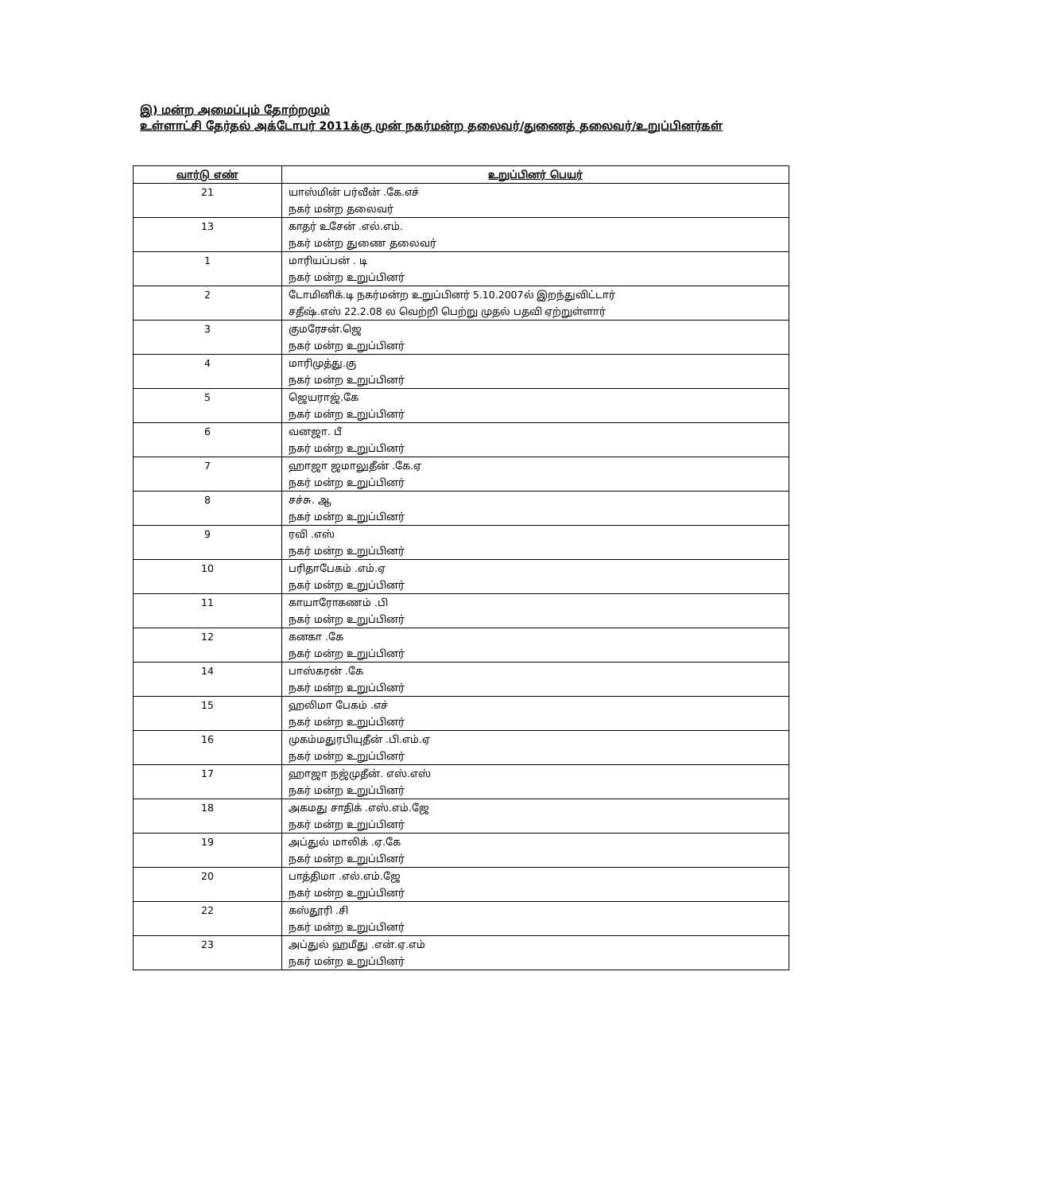இ) மன்ற அமைப்பும் தோற்றமும்
உள்ளாட்சி தேர்தல் அக்டோபர் 2011க்கு முன் நகர்மன்ற தலைவர்/துணைத் தலைவர்/உறுப்பினர்கள்
| வார்டு எண் | உறுப்பினர் பெயர் |
| --- | --- |
| 21 | யாஸ்மின் பர்வீன் .கே.எச் நகர் மன்ற தலைவர் |
| 13 | காதர் உசேன் .எல்.எம். நகர் மன்ற துணை தலைவர் |
| 1 | மாரியப்பன் . டி நகர் மன்ற உறுப்பினர் |
| 2 | டோமினிக்.டி நகர்மன்ற உறுப்பினர் 5.10.2007ல் இறந்துவிட்டார் சதீஷ்.எஸ் 22.2.08 ல வெற்றி பெற்று முதல் பதவி ஏற்றுள்ளார் |
| 3 | குமரேசன்.ஜெ நகர் மன்ற உறுப்பினர் |
| 4 | மாரிமுத்து.கு நகர் மன்ற உறுப்பினர் |
| 5 | ஜெயராஜ்.கே நகர் மன்ற உறுப்பினர் |
| 6 | வனஜா. பீ நகர் மன்ற உறுப்பினர் |
| 7 | ஹாஜா ஜமாலுதீன் .கே.ஏ நகர் மன்ற உறுப்பினர் |
| 8 | சச்சு. ஆ நகர் மன்ற உறுப்பினர் |
| 9 | ரவி .எஸ் நகர் மன்ற உறுப்பினர் |
| 10 | பரிதாபேகம் .எம்.ஏ நகர் மன்ற உறுப்பினர் |
| 11 | காயாரோகணம் .பி நகர் மன்ற உறுப்பினர் |
| 12 | கனகா .கே நகர் மன்ற உறுப்பினர் |
| 14 | பாஸ்கரன் .கே நகர் மன்ற உறுப்பினர் |
| 15 | ஹலிமா பேகம் .எச் நகர் மன்ற உறுப்பினர் |
| 16 | முகம்மதுரபியுதீன் .பி.எம்.ஏ நகர் மன்ற உறுப்பினர் |
| 17 | ஹாஜா நஜ்முதீன். எஸ்.எஸ் நகர் மன்ற உறுப்பினர் |
| 18 | அகமது சாதிக் .எஸ்.எம்.ஜே நகர் மன்ற உறுப்பினர் |
| 19 | அப்துல் மாலிக் .ஏ.கே நகர் மன்ற உறுப்பினர் |
| 20 | பாத்திமா .எல்.எம்.ஜே நகர் மன்ற உறுப்பினர் |
| 22 | கஸ்தூரி .சி நகர் மன்ற உறுப்பினர் |
| 23 | அப்துல் ஹமீது .என்.ஏ.எம் நகர் மன்ற உறுப்பினர் |